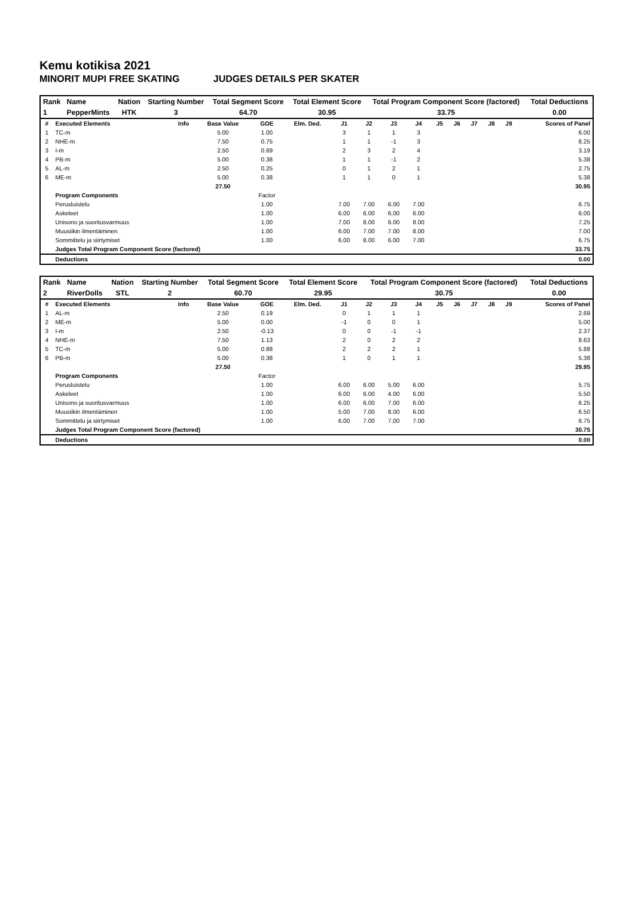Kemu kotikisa 2021
MINORIT MUPI FREE SKATING JUDGES DETAILS PER SKATER
| Rank | Name | Nation | Starting Number | Total Segment Score | Total Element Score | Total Program Component Score (factored) | Total Deductions |
| --- | --- | --- | --- | --- | --- | --- | --- |
| 1 | PepperMints | HTK | 3 | 64.70 | 30.95 | 33.75 | 0.00 |
| # | Executed Elements | Info | Base Value | GOE | Elm. Ded. | J1 | J2 | J3 | J4 | J5 | J6 | J7 | J8 | J9 | Scores of Panel |
| --- | --- | --- | --- | --- | --- | --- | --- | --- | --- | --- | --- | --- | --- | --- | --- |
| 1 | TC-m | | 5.00 | 1.00 | | 3 | 1 | 1 | 3 | | | | | | 6.00 |
| 2 | NHE-m | | 7.50 | 0.75 | | 1 | 1 | -1 | 3 | | | | | | 8.25 |
| 3 | I-m | | 2.50 | 0.69 | | 2 | 3 | 2 | 4 | | | | | | 3.19 |
| 4 | PB-m | | 5.00 | 0.38 | | 1 | 1 | -1 | 2 | | | | | | 5.38 |
| 5 | AL-m | | 2.50 | 0.25 | | 0 | 1 | 2 | 1 | | | | | | 2.75 |
| 6 | ME-m | | 5.00 | 0.38 | | 1 | 1 | 0 | 1 | | | | | | 5.38 |
| | | | 27.50 | | | | | | | | | | | | 30.95 |
| | Program Components | | | Factor | | | | | | | | | | | |
| | Perusluistelu | | | 1.00 | | 7.00 | 7.00 | 6.00 | 7.00 | | | | | | 6.75 |
| | Askeleet | | | 1.00 | | 6.00 | 6.00 | 6.00 | 6.00 | | | | | | 6.00 |
| | Unisono ja suoritusvarmuus | | | 1.00 | | 7.00 | 8.00 | 6.00 | 8.00 | | | | | | 7.25 |
| | Muusiikin ilmentäminen | | | 1.00 | | 6.00 | 7.00 | 7.00 | 8.00 | | | | | | 7.00 |
| | Sommittelu ja siirtymiset | | | 1.00 | | 6.00 | 8.00 | 6.00 | 7.00 | | | | | | 6.75 |
| | Judges Total Program Component Score (factored) | | | | | | | | | | | | | | 33.75 |
| | Deductions | | | | | | | | | | | | | | 0.00 |
| Rank | Name | Nation | Starting Number | Total Segment Score | Total Element Score | Total Program Component Score (factored) | Total Deductions |
| --- | --- | --- | --- | --- | --- | --- | --- |
| 2 | RiverDolls | STL | 2 | 60.70 | 29.95 | 30.75 | 0.00 |
| # | Executed Elements | Info | Base Value | GOE | Elm. Ded. | J1 | J2 | J3 | J4 | J5 | J6 | J7 | J8 | J9 | Scores of Panel |
| --- | --- | --- | --- | --- | --- | --- | --- | --- | --- | --- | --- | --- | --- | --- | --- |
| 1 | AL-m | | 2.50 | 0.19 | | 0 | 1 | 1 | 1 | | | | | | 2.69 |
| 2 | ME-m | | 5.00 | 0.00 | | -1 | 0 | 0 | 1 | | | | | | 5.00 |
| 3 | I-m | | 2.50 | -0.13 | | 0 | 0 | -1 | -1 | | | | | | 2.37 |
| 4 | NHE-m | | 7.50 | 1.13 | | 2 | 0 | 2 | 2 | | | | | | 8.63 |
| 5 | TC-m | | 5.00 | 0.88 | | 2 | 2 | 2 | 1 | | | | | | 5.88 |
| 6 | PB-m | | 5.00 | 0.38 | | 1 | 0 | 1 | 1 | | | | | | 5.38 |
| | | | 27.50 | | | | | | | | | | | | 29.95 |
| | Program Components | | | Factor | | | | | | | | | | | |
| | Perusluistelu | | | 1.00 | | 6.00 | 6.00 | 5.00 | 6.00 | | | | | | 5.75 |
| | Askeleet | | | 1.00 | | 6.00 | 6.00 | 4.00 | 6.00 | | | | | | 5.50 |
| | Unisono ja suoritusvarmuus | | | 1.00 | | 6.00 | 6.00 | 7.00 | 6.00 | | | | | | 6.25 |
| | Muusiikin ilmentäminen | | | 1.00 | | 5.00 | 7.00 | 8.00 | 6.00 | | | | | | 6.50 |
| | Sommittelu ja siirtymiset | | | 1.00 | | 6.00 | 7.00 | 7.00 | 7.00 | | | | | | 6.75 |
| | Judges Total Program Component Score (factored) | | | | | | | | | | | | | | 30.75 |
| | Deductions | | | | | | | | | | | | | | 0.00 |